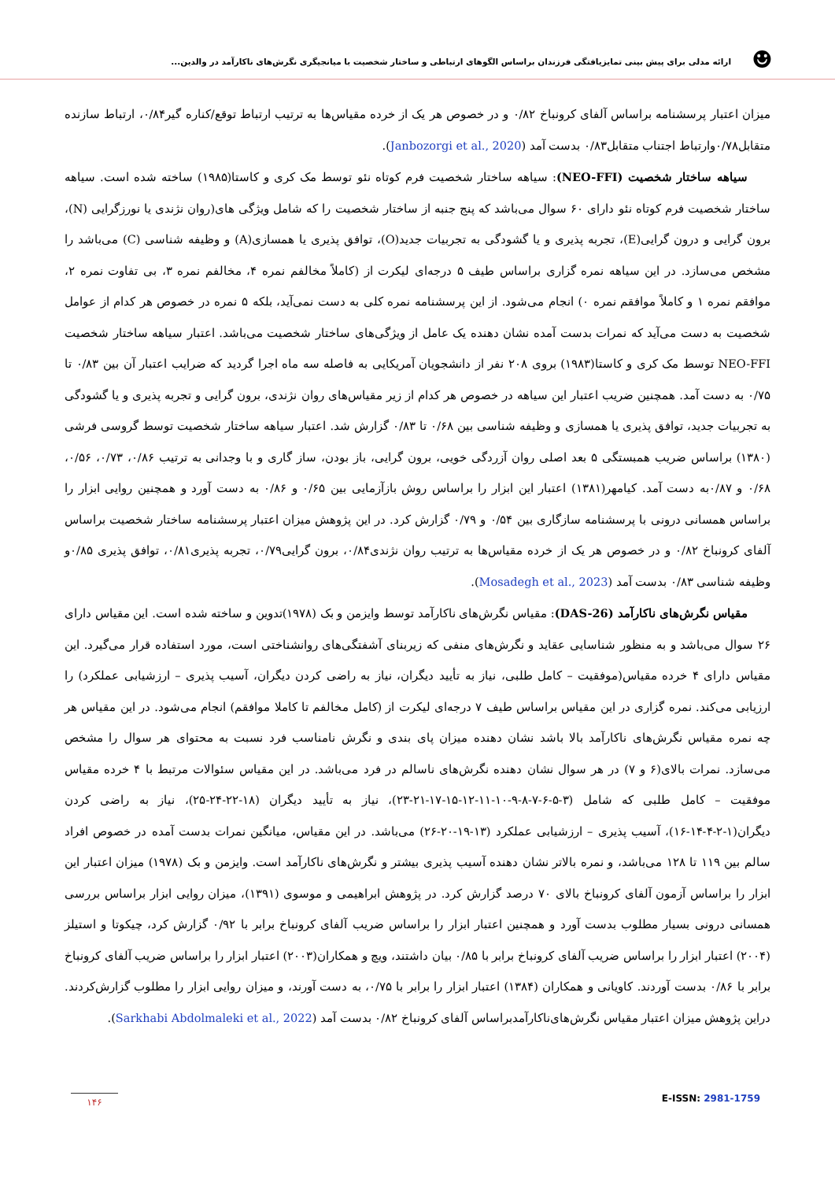☻
ارائه مدلی برای پیش بینی تمایزیافتگی فرزندان براساس الگوهای ارتباطی و ساختار شخصیت با میانجیگری نگرش‌های ناکارآمد در والدین...
میزان اعتبار پرسشنامه براساس آلفای کرونباخ ۰/۸۲ و در خصوص هر یک از خرده مقیاس‌ها به ترتیب ارتباط توقع/کناره گیر۰/۸۴، ارتباط سازنده متقابل۰/۷۸وارتباط اجتناب متقابل۰/۸۳ بدست آمد (Janbozorgi et al., 2020).
  سیاهه ساختار شخصیت (NEO-FFI): سیاهه ساختار شخصیت فرم کوتاه نئو توسط مک کری و کاستا(۱۹۸۵) ساخته شده است. سیاهه ساختار شخصیت فرم کوتاه نئو دارای ۶۰ سوال می‌باشد که پنج جنبه از ساختار شخصیت را که شامل ویژگی های(روان نژندی یا نورزگرایی (N)، برون گرایی و درون گرایی(E)، تجربه پذیری و یا گشودگی به تجربیات جدید(O)، توافق پذیری یا همسازی(A) و وظیفه شناسی (C) می‌باشد را مشخص می‌سازد. در این سیاهه نمره گزاری براساس طیف ۵ درجه‌ای لیکرت از (کاملاً مخالفم نمره ۴، مخالفم نمره ۳، بی تفاوت نمره ۲، موافقم نمره ۱ و کاملاً موافقم نمره ۰) انجام می‌شود. از این پرسشنامه نمره کلی به دست نمی‌آید، بلکه ۵ نمره در خصوص هر کدام از عوامل شخصیت به دست می‌آید که نمرات بدست آمده نشان دهنده یک عامل از ویژگی‌های ساختار شخصیت می‌باشد. اعتبار سیاهه ساختار شخصیت NEO-FFI توسط مک کری و کاستا(۱۹۸۳) بروی ۲۰۸ نفر از دانشجویان آمریکایی به فاصله سه ماه اجرا گردید که ضرایب اعتبار آن بین ۰/۸۳ تا ۰/۷۵ به دست آمد. همچنین ضریب اعتبار این سیاهه در خصوص هر کدام از زیر مقیاس‌های روان نژندی، برون گرایی و تجربه پذیری و یا گشودگی به تجربیات جدید، توافق پذیری یا همسازی و وظیفه شناسی بین ۰/۶۸ تا ۰/۸۳ گزارش شد. اعتبار سیاهه ساختار شخصیت توسط گروسی فرشی (۱۳۸۰) براساس ضریب همبستگی ۵ بعد اصلی روان آزردگی خویی، برون گرایی، باز بودن، ساز گاری و با وجدانی به ترتیب ۰/۸۶، ۰/۷۳، ۰/۵۶، ۰/۶۸ و ۰/۸۷به دست آمد. کیامهر(۱۳۸۱) اعتبار این ابزار را براساس روش بازآزمایی بین ۰/۶۵ و ۰/۸۶ به دست آورد و همچنین روایی ابزار را براساس همسانی درونی با پرسشنامه سازگاری بین ۰/۵۴ و ۰/۷۹ گزارش کرد. در این پژوهش میزان اعتبار پرسشنامه ساختار شخصیت براساس آلفای کرونباخ ۰/۸۲ و در خصوص هر یک از خرده مقیاس‌ها به ترتیب روان نژندی۰/۸۴، برون گرایی۰/۷۹، تجربه پذیری۰/۸۱، توافق پذیری ۰/۸۵و وظیفه شناسی ۰/۸۳ بدست آمد (Mosadegh et al., 2023).
  مقیاس نگرش‌های ناکارآمد (DAS-26): مقیاس نگرش‌های ناکارآمد توسط وایزمن و بک (۱۹۷۸)تدوین و ساخته شده است. این مقیاس دارای ۲۶ سوال می‌باشد و به منظور شناسایی عقاید و نگرش‌های منفی که زیربنای آشفتگی‌های روانشناختی است، مورد استفاده قرار می‌گیرد. این مقیاس دارای ۴ خرده مقیاس(موفقیت – کامل طلبی، نیاز به تأیید دیگران، نیاز به راضی کردن دیگران، آسیب پذیری – ارزشیابی عملکرد) را ارزیابی می‌کند. نمره گزاری در این مقیاس براساس طیف ۷ درجه‌ای لیکرت از (کامل مخالفم تا کاملا موافقم) انجام می‌شود. در این مقیاس هر چه نمره مقیاس نگرش‌های ناکارآمد بالا باشد نشان دهنده میزان پای بندی و نگرش نامناسب فرد نسبت به محتوای هر سوال را مشخص می‌سازد. نمرات بالای(۶ و ۷) در هر سوال نشان دهنده نگرش‌های ناسالم در فرد می‌باشد. در این مقیاس سئوالات مرتبط با ۴ خرده مقیاس موفقیت – کامل طلبی که شامل (۳-۵-۶-۷-۸-۹-۱۰-۱۱-۱۲-۱۵-۱۷-۲۱-۲۳)، نیاز به تأیید دیگران (۱۸-۲۲-۲۴-۲۵)، نیاز به راضی کردن دیگران(۱-۲-۴-۱۴-۱۶)، آسیب پذیری – ارزشیابی عملکرد (۱۳-۱۹-۲۰-۲۶) می‌باشد. در این مقیاس، میانگین نمرات بدست آمده در خصوص افراد سالم بین ۱۱۹ تا ۱۲۸ می‌باشد، و نمره بالاتر نشان دهنده آسیب پذیری بیشتر و نگرش‌های ناکارآمد است. وایزمن و بک (۱۹۷۸) میزان اعتبار این ابزار را براساس آزمون آلفای کرونباخ بالای ۷۰ درصد گزارش کرد. در پژوهش ابراهیمی و موسوی (۱۳۹۱)، میزان روایی ابزار براساس بررسی همسانی درونی بسیار مطلوب بدست آورد و همچنین اعتبار ابزار را براساس ضریب آلفای کرونباخ برابر با ۰/۹۲ گزارش کرد، چیکوتا و استیلز (۲۰۰۴) اعتبار ابزار را براساس ضریب آلفای کرونباخ برابر با ۰/۸۵ بیان داشتند، ویچ و همکاران(۲۰۰۳) اعتبار ابزار را براساس ضریب آلفای کرونباخ برابر با ۰/۸۶ بدست آوردند. کاویانی و همکاران (۱۳۸۴) اعتبار ابزار را برابر با ۰/۷۵، به دست آورند، و میزان روایی ابزار را مطلوب گزارش‌کردند. دراین پژوهش میزان اعتبار مقیاس نگرش‌های‌ناکارآمدبراساس آلفای کرونباخ ۰/۸۲ بدست آمد (Sarkhabi Abdolmaleki et al., 2022).
۱۴۶
E-ISSN: 2981-1759